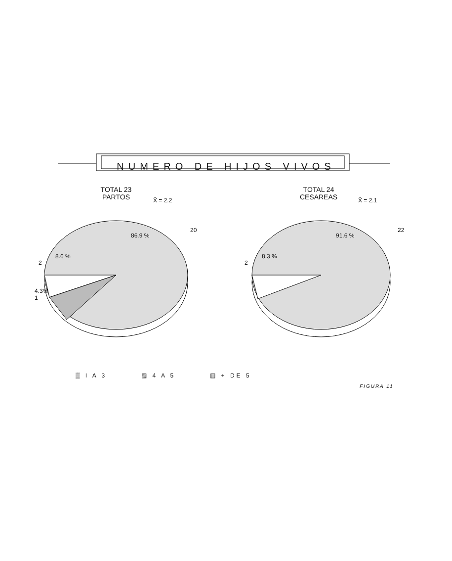NUMERO DE HIJOS VIVOS
TOTAL 23
PARTOS
X̄ = 2.2
86.9 %
8.6 %
20
2
4.3%
1
TOTAL 24
CESAREAS
X̄ = 2.1
91.6 %
8.3 %
22
2
▒ I A 3 ▨ 4 A 5 ▥ + DE 5
FIGURA 11